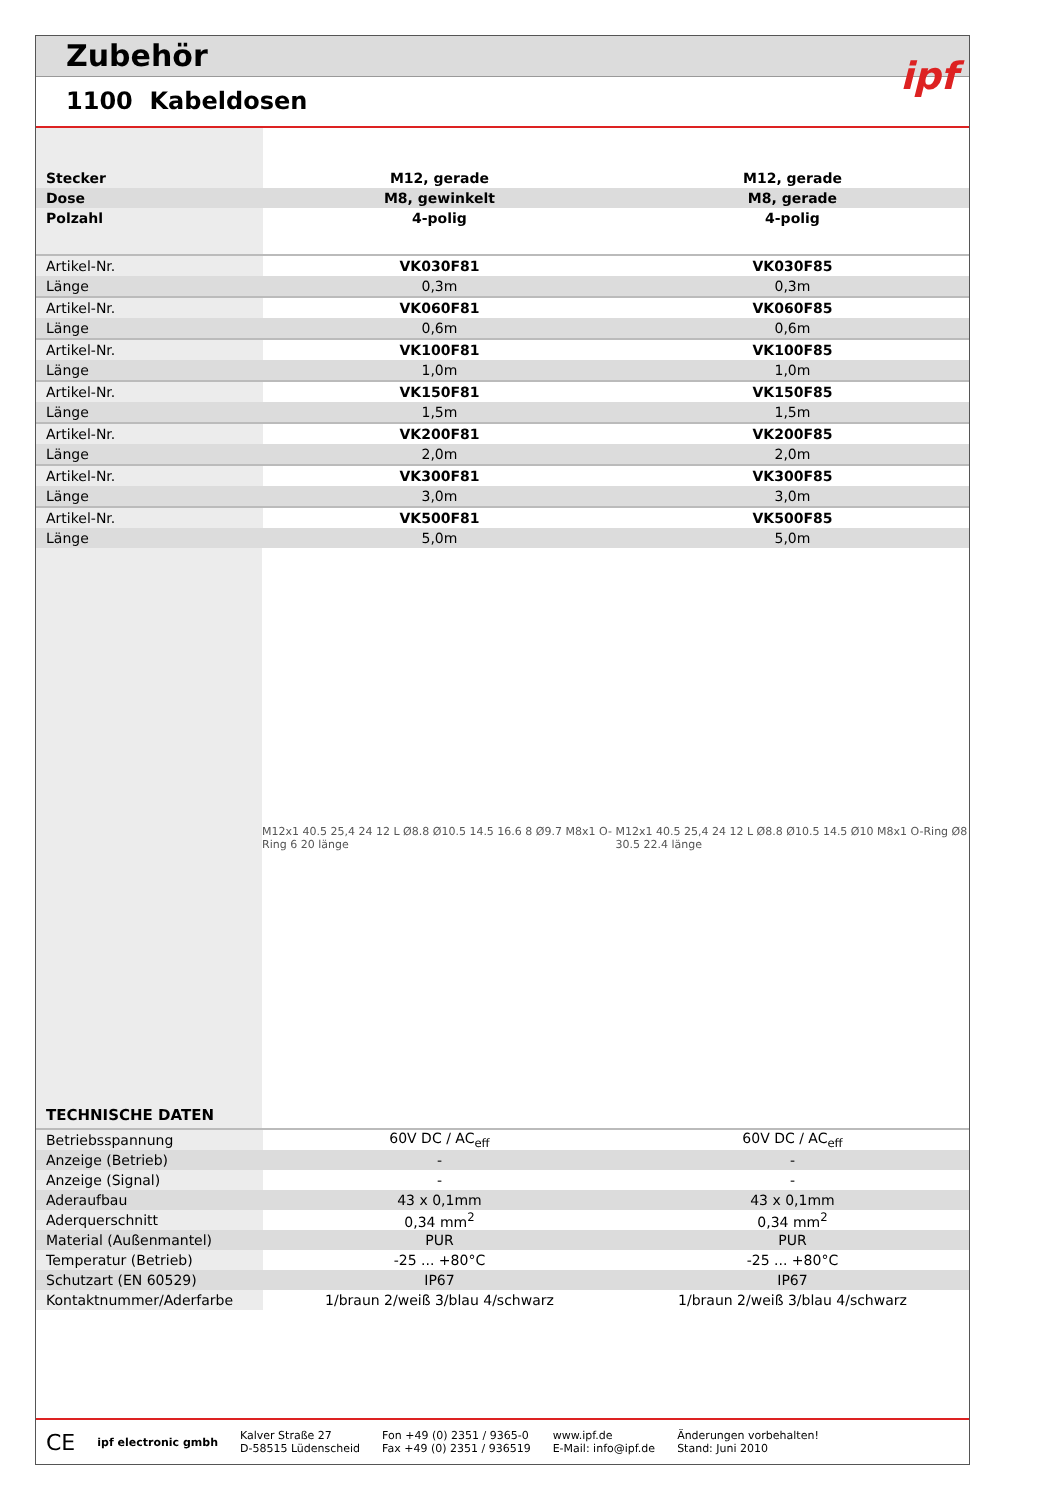Zubehör
1100 Kabeldosen
ipf
| Stecker | M12, gerade | M12, gerade |
| Dose | M8, gewinkelt | M8, gerade |
| Polzahl | 4-polig | 4-polig |
| Artikel-Nr. | VK030F81 | VK030F85 |
| Länge | 0,3m | 0,3m |
| Artikel-Nr. | VK060F81 | VK060F85 |
| Länge | 0,6m | 0,6m |
| Artikel-Nr. | VK100F81 | VK100F85 |
| Länge | 1,0m | 1,0m |
| Artikel-Nr. | VK150F81 | VK150F85 |
| Länge | 1,5m | 1,5m |
| Artikel-Nr. | VK200F81 | VK200F85 |
| Länge | 2,0m | 2,0m |
| Artikel-Nr. | VK300F81 | VK300F85 |
| Länge | 3,0m | 3,0m |
| Artikel-Nr. | VK500F81 | VK500F85 |
| Länge | 5,0m | 5,0m |
TECHNISCHE DATEN
M12x1 40.5 25,4 24 12 L Ø8.8 Ø10.5 14.5 16.6 8 Ø9.7 M8x1 O-Ring 6 20 länge
M12x1 40.5 25,4 24 12 L Ø8.8 Ø10.5 14.5 Ø10 M8x1 O-Ring Ø8 30.5 22.4 länge
| Betriebsspannung | 60V DC / AC<sub>eff</sub> | 60V DC / AC<sub>eff</sub> |
| Anzeige (Betrieb) | - | - |
| Anzeige (Signal) | - | - |
| Aderaufbau | 43 x 0,1mm | 43 x 0,1mm |
| Aderquerschnitt | 0,34 mm<sup>2</sup> | 0,34 mm<sup>2</sup> |
| Material (Außenmantel) | PUR | PUR |
| Temperatur (Betrieb) | -25 ... +80°C | -25 ... +80°C |
| Schutzart (EN 60529) | IP67 | IP67 |
| Kontaktnummer/Aderfarbe | 1/braun 2/weiß 3/blau 4/schwarz | 1/braun 2/weiß 3/blau 4/schwarz |
CE ipf electronic gmbh Kalver Straße 27
D-58515 Lüdenscheid Fon +49 (0) 2351 / 9365-0
Fax +49 (0) 2351 / 936519 www.ipf.de
E-Mail: info@ipf.de Änderungen vorbehalten!
Stand: Juni 2010